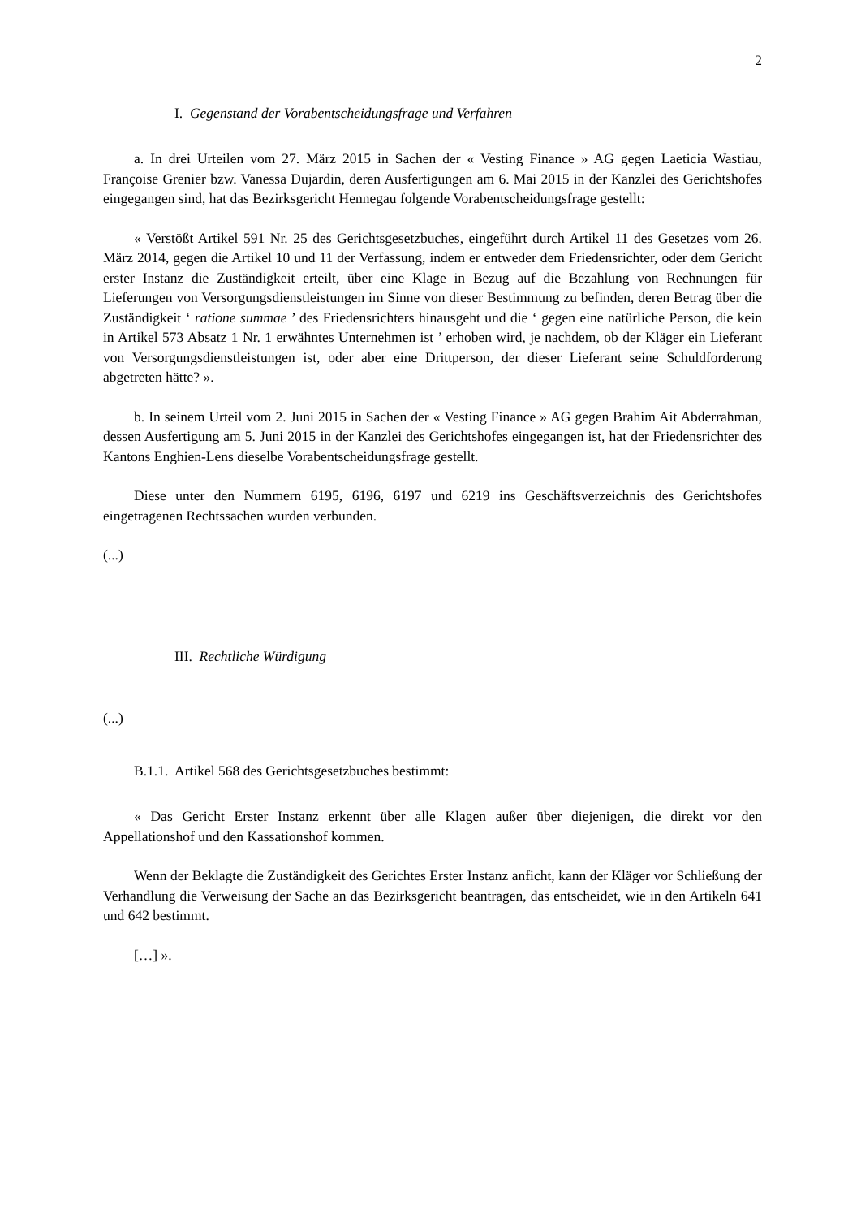2
I. Gegenstand der Vorabentscheidungsfrage und Verfahren
a. In drei Urteilen vom 27. März 2015 in Sachen der « Vesting Finance » AG gegen Laeticia Wastiau, Françoise Grenier bzw. Vanessa Dujardin, deren Ausfertigungen am 6. Mai 2015 in der Kanzlei des Gerichtshofes eingegangen sind, hat das Bezirksgericht Hennegau folgende Vorabentscheidungsfrage gestellt:
« Verstößt Artikel 591 Nr. 25 des Gerichtsgesetzbuches, eingeführt durch Artikel 11 des Gesetzes vom 26. März 2014, gegen die Artikel 10 und 11 der Verfassung, indem er entweder dem Friedensrichter, oder dem Gericht erster Instanz die Zuständigkeit erteilt, über eine Klage in Bezug auf die Bezahlung von Rechnungen für Lieferungen von Versorgungsdienstleistungen im Sinne von dieser Bestimmung zu befinden, deren Betrag über die Zuständigkeit ‘ ratione summae ’ des Friedensrichters hinausgeht und die ‘ gegen eine natürliche Person, die kein in Artikel 573 Absatz 1 Nr. 1 erwähntes Unternehmen ist ’ erhoben wird, je nachdem, ob der Kläger ein Lieferant von Versorgungsdienstleistungen ist, oder aber eine Drittperson, der dieser Lieferant seine Schuldforderung abgetreten hätte? ».
b. In seinem Urteil vom 2. Juni 2015 in Sachen der « Vesting Finance » AG gegen Brahim Ait Abderrahman, dessen Ausfertigung am 5. Juni 2015 in der Kanzlei des Gerichtshofes eingegangen ist, hat der Friedensrichter des Kantons Enghien-Lens dieselbe Vorabentscheidungsfrage gestellt.
Diese unter den Nummern 6195, 6196, 6197 und 6219 ins Geschäftsverzeichnis des Gerichtshofes eingetragenen Rechtssachen wurden verbunden.
(...)
III. Rechtliche Würdigung
(...)
B.1.1. Artikel 568 des Gerichtsgesetzbuches bestimmt:
« Das Gericht Erster Instanz erkennt über alle Klagen außer über diejenigen, die direkt vor den Appellationshof und den Kassationshof kommen.
Wenn der Beklagte die Zuständigkeit des Gerichtes Erster Instanz anficht, kann der Kläger vor Schließung der Verhandlung die Verweisung der Sache an das Bezirksgericht beantragen, das entscheidet, wie in den Artikeln 641 und 642 bestimmt.
[…] ».